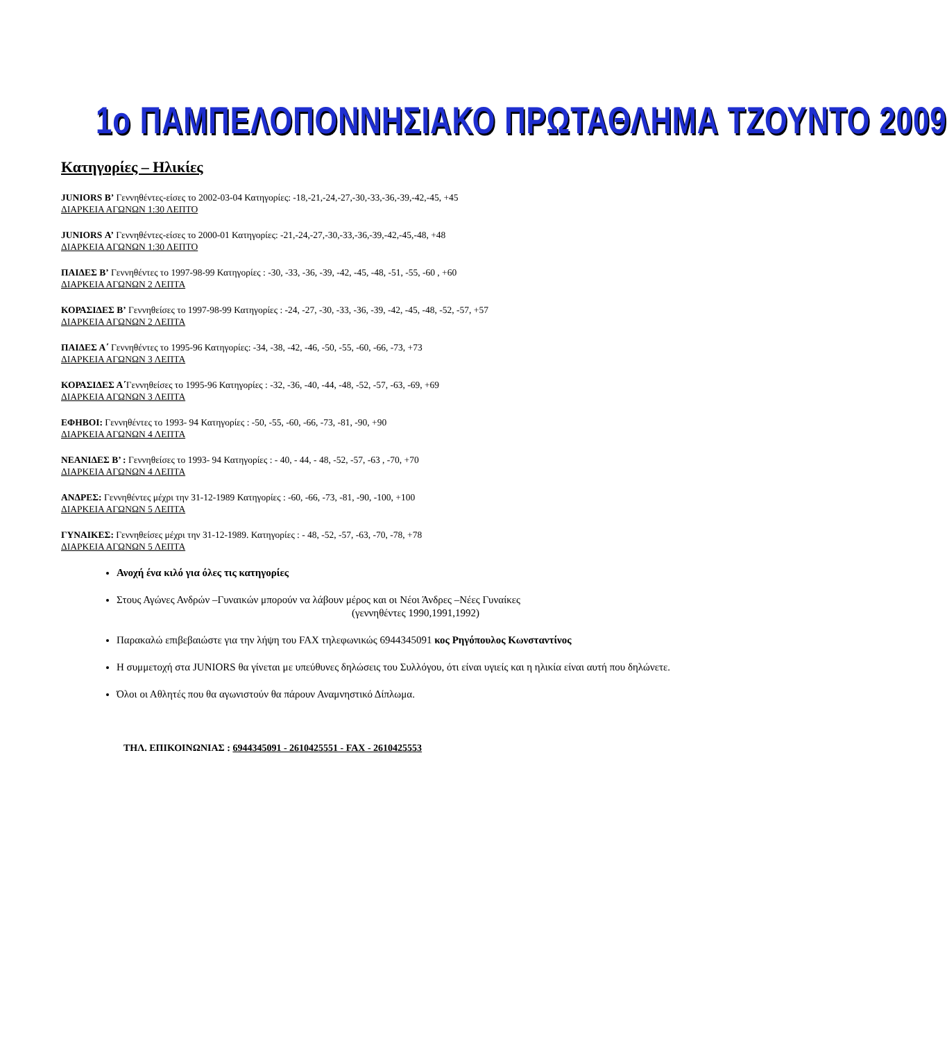1ο ΠΑΜΠΕΛΟΠΟΝΝΗΣΙΑΚΟ ΠΡΩΤΑΘΛΗΜΑ ΤΖΟΥΝΤΟ 2009
Κατηγορίες – Ηλικίες
JUNIORS Β’ Γεννηθέντες-είσες το 2002-03-04 Κατηγορίες: -18,-21,-24,-27,-30,-33,-36,-39,-42,-45, +45
ΔΙΑΡΚΕΙΑ ΑΓΩΝΩΝ 1:30 ΛΕΠΤΟ
JUNIORS Α’ Γεννηθέντες-είσες το 2000-01 Κατηγορίες: -21,-24,-27,-30,-33,-36,-39,-42,-45,-48, +48
ΔΙΑΡΚΕΙΑ ΑΓΩΝΩΝ 1:30 ΛΕΠΤΟ
ΠΑΙΔΕΣ Β’ Γεννηθέντες το 1997-98-99 Κατηγορίες : -30, -33, -36, -39, -42, -45, -48, -51, -55, -60 , +60
ΔΙΑΡΚΕΙΑ ΑΓΩΝΩΝ 2 ΛΕΠΤΑ
ΚΟΡΑΣΙΔΕΣ Β’ Γεννηθείσες το 1997-98-99 Κατηγορίες : -24, -27, -30, -33, -36, -39, -42, -45, -48, -52, -57, +57
ΔΙΑΡΚΕΙΑ ΑΓΩΝΩΝ 2 ΛΕΠΤΑ
ΠΑΙΔΕΣ Α΄ Γεννηθέντες το 1995-96 Κατηγορίες: -34, -38, -42, -46, -50, -55, -60, -66, -73, +73
ΔΙΑΡΚΕΙΑ ΑΓΩΝΩΝ 3 ΛΕΠΤΑ
ΚΟΡΑΣΙΔΕΣ Α΄Γεννηθείσες το 1995-96 Κατηγορίες : -32, -36, -40, -44, -48, -52, -57, -63, -69, +69
ΔΙΑΡΚΕΙΑ ΑΓΩΝΩΝ 3 ΛΕΠΤΑ
ΕΦΗΒΟΙ: Γεννηθέντες το 1993- 94 Κατηγορίες : -50, -55, -60, -66, -73, -81, -90, +90
ΔΙΑΡΚΕΙΑ ΑΓΩΝΩΝ 4 ΛΕΠΤΑ
ΝΕΑΝΙΔΕΣ Β’ : Γεννηθείσες το 1993- 94 Κατηγορίες : - 40, - 44, - 48, -52, -57, -63 , -70, +70
ΔΙΑΡΚΕΙΑ ΑΓΩΝΩΝ 4 ΛΕΠΤΑ
ΑΝΔΡΕΣ: Γεννηθέντες μέχρι την 31-12-1989 Κατηγορίες : -60, -66, -73, -81, -90, -100, +100
ΔΙΑΡΚΕΙΑ ΑΓΩΝΩΝ 5 ΛΕΠΤΑ
ΓΥΝΑΙΚΕΣ: Γεννηθείσες μέχρι την 31-12-1989. Κατηγορίες : - 48, -52, -57, -63, -70, -78, +78
ΔΙΑΡΚΕΙΑ ΑΓΩΝΩΝ 5 ΛΕΠΤΑ
Ανοχή ένα κιλό για όλες τις κατηγορίες
Στους Αγώνες Ανδρών –Γυναικών μπορούν να λάβουν μέρος και οι Νέοι Άνδρες –Νέες Γυναίκες
(γεννηθέντες 1990,1991,1992)
Παρακαλώ επιβεβαιώστε για την λήψη του FAX τηλεφωνικώς 6944345091 κος Ρηγόπουλος Κωνσταντίνος
Η συμμετοχή στα JUNIORS θα γίνεται με υπεύθυνες δηλώσεις του Συλλόγου, ότι είναι υγιείς και η ηλικία είναι αυτή που δηλώνετε.
Όλοι οι Αθλητές που θα αγωνιστούν θα πάρουν Αναμνηστικό Δίπλωμα.
ΤΗΛ. ΕΠΙΚΟΙΝΩΝΙΑΣ : 6944345091 - 2610425551 - FAX - 2610425553